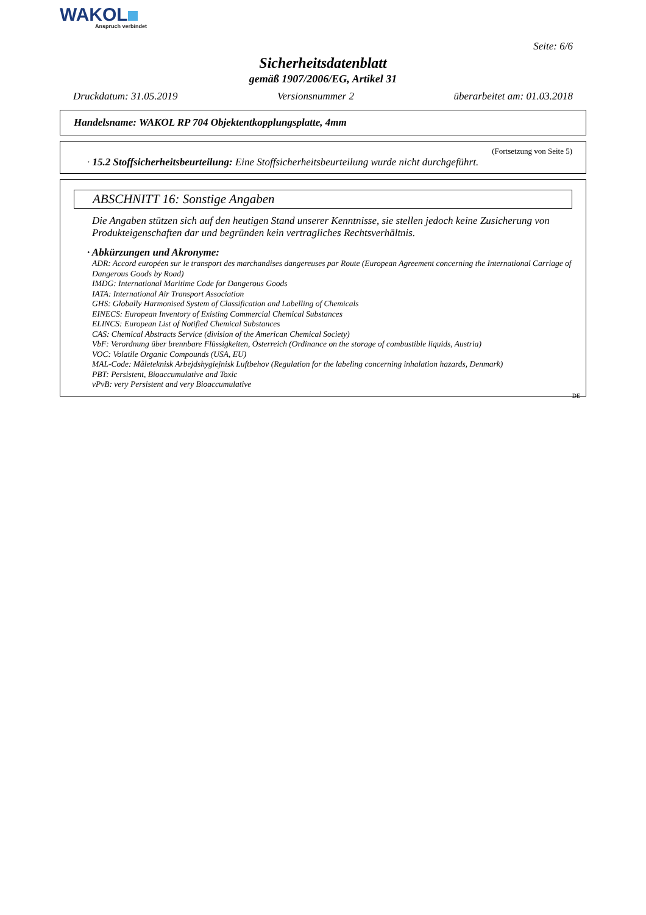WAKOL
Anspruch verbindet
Seite: 6/6
Sicherheitsdatenblatt
gemäß 1907/2006/EG, Artikel 31
Druckdatum: 31.05.2019 Versionsnummer 2 überarbeitet am: 01.03.2018
Handelsname: WAKOL RP 704 Objektentkopplungsplatte, 4mm
(Fortsetzung von Seite 5)
· 15.2 Stoffsicherheitsbeurteilung: Eine Stoffsicherheitsbeurteilung wurde nicht durchgeführt.
ABSCHNITT 16: Sonstige Angaben
Die Angaben stützen sich auf den heutigen Stand unserer Kenntnisse, sie stellen jedoch keine Zusicherung von Produkteigenschaften dar und begründen kein vertragliches Rechtsverhältnis.
· Abkürzungen und Akronyme:
ADR: Accord européen sur le transport des marchandises dangereuses par Route (European Agreement concerning the International Carriage of Dangerous Goods by Road)
IMDG: International Maritime Code for Dangerous Goods
IATA: International Air Transport Association
GHS: Globally Harmonised System of Classification and Labelling of Chemicals
EINECS: European Inventory of Existing Commercial Chemical Substances
ELINCS: European List of Notified Chemical Substances
CAS: Chemical Abstracts Service (division of the American Chemical Society)
VbF: Verordnung über brennbare Flüssigkeiten, Österreich (Ordinance on the storage of combustible liquids, Austria)
VOC: Volatile Organic Compounds (USA, EU)
MAL-Code: Måleteknisk Arbejdshygiejnisk Luftbehov (Regulation for the labeling concerning inhalation hazards, Denmark)
PBT: Persistent, Bioaccumulative and Toxic
vPvB: very Persistent and very Bioaccumulative
DE